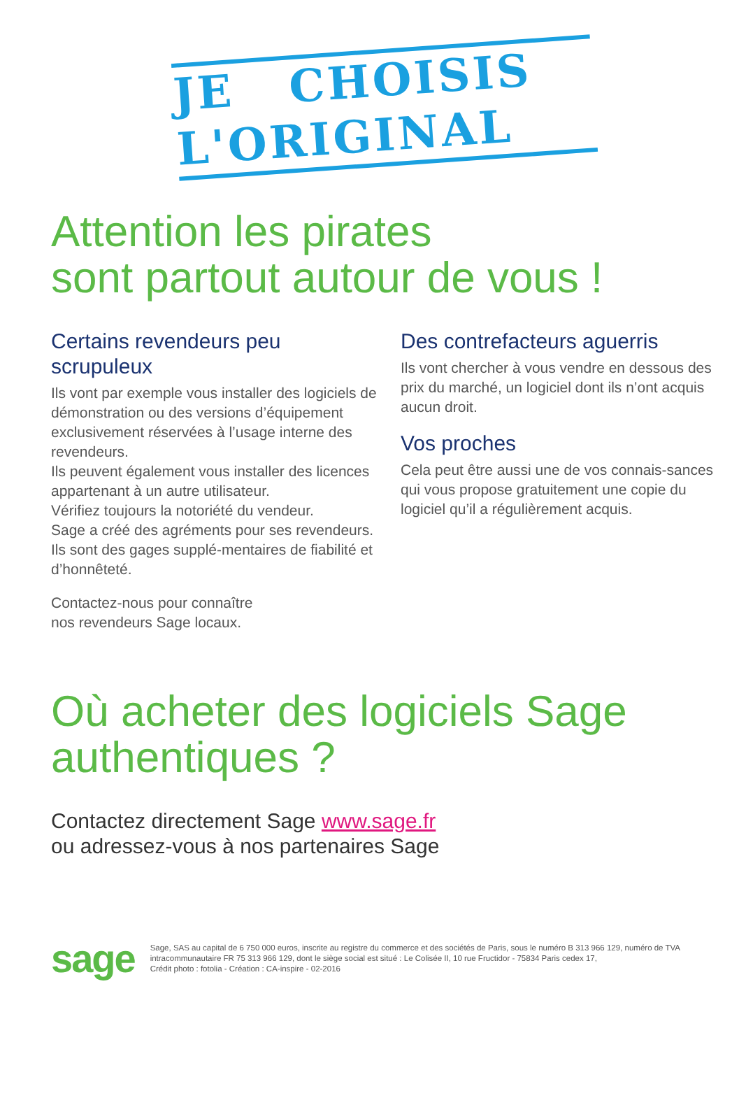JE CHOISIS
L'ORIGINAL
Attention les pirates
sont partout autour de vous !
Certains revendeurs peu scrupuleux
Ils vont par exemple vous installer des logiciels de démonstration ou des versions d’équipement exclusivement réservées à l’usage interne des revendeurs.
Ils peuvent également vous installer des licences appartenant à un autre utilisateur.
Vérifiez toujours la notoriété du vendeur.
Sage a créé des agréments pour ses revendeurs. Ils sont des gages supplé-mentaires de fiabilité et d’honnêteté.
Contactez-nous pour connaître
nos revendeurs Sage locaux.
Des contrefacteurs aguerris
Ils vont chercher à vous vendre en dessous des prix du marché, un logiciel dont ils n’ont acquis aucun droit.
Vos proches
Cela peut être aussi une de vos connais-sances qui vous propose gratuitement une copie du logiciel qu’il a régulièrement acquis.
Où acheter des logiciels Sage
authentiques ?
Contactez directement Sage www.sage.fr
ou adressez-vous à nos partenaires Sage
sage
Sage, SAS au capital de 6 750 000 euros, inscrite au registre du commerce et des sociétés de Paris, sous le numéro B 313 966 129, numéro de TVA intracommunautaire FR 75 313 966 129, dont le siège social est situé : Le Colisée II, 10 rue Fructidor - 75834 Paris cedex 17,
Crédit photo : fotolia - Création : CA-inspire - 02-2016